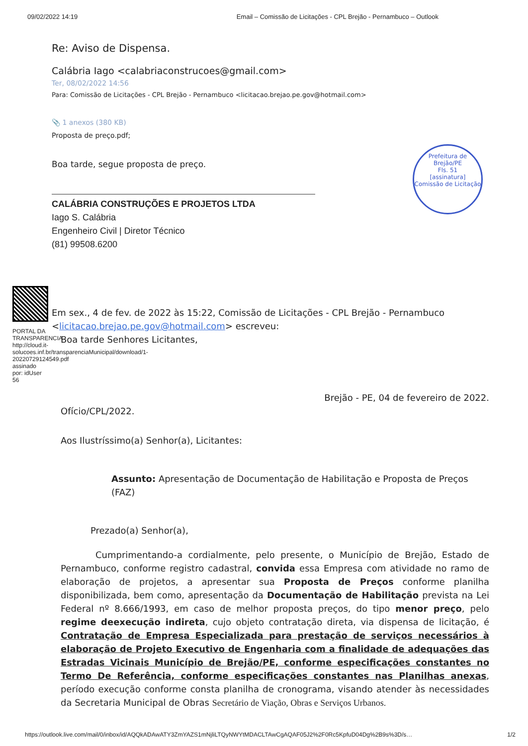09/02/2022 14:19 Email – Comissão de Licitações - CPL Brejão - Pernambuco – Outlook
Prefeitura de Brejão/PE
Fls. 51
[assinatura]
Comissão de Licitação
Re: Aviso de Dispensa.
Calábria Iago <calabriaconstrucoes@gmail.com>
Ter, 08/02/2022 14:56
Para: Comissão de Licitações - CPL Brejão - Pernambuco <licitacao.brejao.pe.gov@hotmail.com>
📎 1 anexos (380 KB)
Proposta de preço.pdf;
Boa tarde, segue proposta de preço.
CALÁBRIA CONSTRUÇÕES E PROJETOS LTDA
Iago S. Calábria
Engenheiro Civil | Diretor Técnico
(81) 99508.6200
PORTAL DA TRANSPARENCIA http://cloud.it-solucoes.inf.br/transparenciaMunicipal/download/1-20220729124549.pdf assinado por: idUser 56
Em sex., 4 de fev. de 2022 às 15:22, Comissão de Licitações - CPL Brejão - Pernambuco <licitacao.brejao.pe.gov@hotmail.com> escreveu:
Boa tarde Senhores Licitantes,
Brejão - PE, 04 de fevereiro de 2022.
Ofício/CPL/2022.
Aos Ilustríssimo(a) Senhor(a), Licitantes:
Assunto: Apresentação de Documentação de Habilitação e Proposta de Preços (FAZ)
Prezado(a) Senhor(a),
Cumprimentando-a cordialmente, pelo presente, o Município de Brejão, Estado de Pernambuco, conforme registro cadastral, convida essa Empresa com atividade no ramo de elaboração de projetos, a apresentar sua Proposta de Preços conforme planilha disponibilizada, bem como, apresentação da Documentação de Habilitação prevista na Lei Federal nº 8.666/1993, em caso de melhor proposta preços, do tipo menor preço, pelo regime deexecução indireta, cujo objeto contratação direta, via dispensa de licitação, é Contratação de Empresa Especializada para prestação de serviços necessários à elaboração de Projeto Executivo de Engenharia com a finalidade de adequações das Estradas Vicinais Município de Brejão/PE, conforme especificações constantes no Termo De Referência, conforme especificações constantes nas Planilhas anexas, período execução conforme consta planilha de cronograma, visando atender às necessidades da Secretaria Municipal de Obras Secretário de Viação, Obras e Serviços Urbanos.
https://outlook.live.com/mail/0/inbox/id/AQQkADAwATY3ZmYAZS1mNjliLTQyNWYtMDACLTAwCgAQAF05J2%2F0Rc5KpfuD04Dg%2B9s%3D/s… 1/2